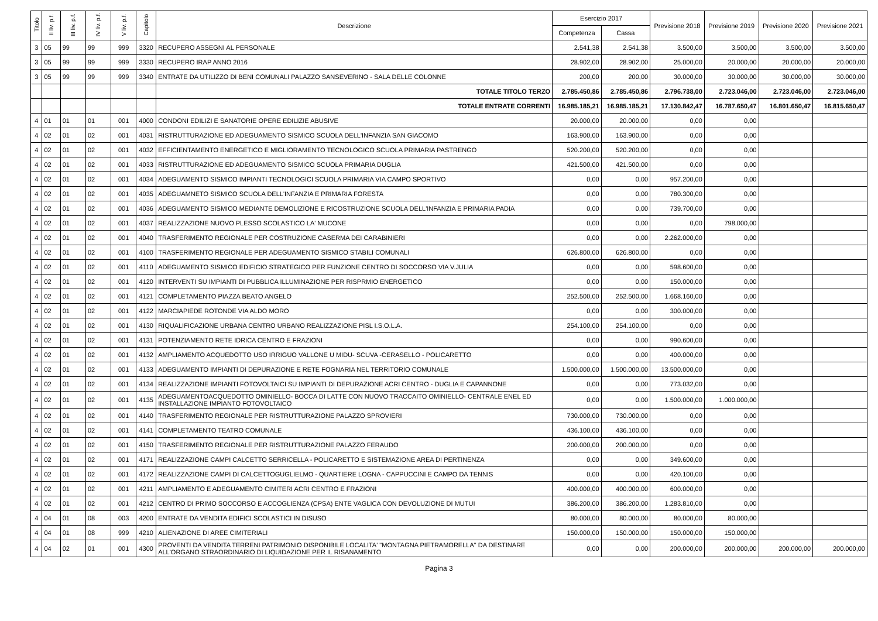| Titolo | II liv. p.f. | III liv. p.f. | IV liv. p.f. | V liv. p.f. | Capitolo | Descrizione | Esercizio 2017 | | Previsione 2018 | Previsione 2019 | Previsione 2020 | Previsione 2021 |
| --- | --- | --- | --- | --- | --- | --- | --- | --- | --- | --- | --- | --- |
| | | | | | | | Competenza | Cassa | | | | |
| 3 | 05 | 99 | 99 | 999 | 3320 | RECUPERO ASSEGNI AL PERSONALE | 2.541,38 | 2.541,38 | 3.500,00 | 3.500,00 | 3.500,00 | 3.500,00 |
| 3 | 05 | 99 | 99 | 999 | 3330 | RECUPERO IRAP ANNO 2016 | 28.902,00 | 28.902,00 | 25.000,00 | 20.000,00 | 20.000,00 | 20.000,00 |
| 3 | 05 | 99 | 99 | 999 | 3340 | ENTRATE DA UTILIZZO DI BENI COMUNALI PALAZZO SANSEVERINO - SALA DELLE COLONNE | 200,00 | 200,00 | 30.000,00 | 30.000,00 | 30.000,00 | 30.000,00 |
| | | | | | | TOTALE TITOLO TERZO | 2.785.450,86 | 2.785.450,86 | 2.796.738,00 | 2.723.046,00 | 2.723.046,00 | 2.723.046,00 |
| | | | | | | TOTALE ENTRATE CORRENTI | 16.985.185,21 | 16.985.185,21 | 17.130.842,47 | 16.787.650,47 | 16.801.650,47 | 16.815.650,47 |
| 4 | 01 | 01 | 01 | 001 | 4000 | CONDONI EDILIZI E SANATORIE OPERE EDILIZIE ABUSIVE | 20.000,00 | 20.000,00 | 0,00 | 0,00 | | |
| 4 | 02 | 01 | 02 | 001 | 4031 | RISTRUTTURAZIONE ED ADEGUAMENTO SISMICO SCUOLA DELL'INFANZIA SAN GIACOMO | 163.900,00 | 163.900,00 | 0,00 | 0,00 | | |
| 4 | 02 | 01 | 02 | 001 | 4032 | EFFICIENTAMENTO ENERGETICO E MIGLIORAMENTO TECNOLOGICO SCUOLA PRIMARIA PASTRENGO | 520.200,00 | 520.200,00 | 0,00 | 0,00 | | |
| 4 | 02 | 01 | 02 | 001 | 4033 | RISTRUTTURAZIONE ED ADEGUAMENTO SISMICO SCUOLA PRIMARIA DUGLIA | 421.500,00 | 421.500,00 | 0,00 | 0,00 | | |
| 4 | 02 | 01 | 02 | 001 | 4034 | ADEGUAMENTO SISMICO IMPIANTI TECNOLOGICI SCUOLA PRIMARIA VIA CAMPO SPORTIVO | 0,00 | 0,00 | 957.200,00 | 0,00 | | |
| 4 | 02 | 01 | 02 | 001 | 4035 | ADEGUAMNETO SISMICO SCUOLA DELL'INFANZIA E PRIMARIA FORESTA | 0,00 | 0,00 | 780.300,00 | 0,00 | | |
| 4 | 02 | 01 | 02 | 001 | 4036 | ADEGUAMENTO SISMICO MEDIANTE DEMOLIZIONE E RICOSTRUZIONE SCUOLA DELL'INFANZIA E PRIMARIA PADIA | 0,00 | 0,00 | 739.700,00 | 0,00 | | |
| 4 | 02 | 01 | 02 | 001 | 4037 | REALIZZAZIONE NUOVO PLESSO SCOLASTICO LA' MUCONE | 0,00 | 0,00 | 0,00 | 798.000,00 | | |
| 4 | 02 | 01 | 02 | 001 | 4040 | TRASFERIMENTO REGIONALE PER COSTRUZIONE CASERMA DEI CARABINIERI | 0,00 | 0,00 | 2.262.000,00 | 0,00 | | |
| 4 | 02 | 01 | 02 | 001 | 4100 | TRASFERIMENTO REGIONALE PER ADEGUAMENTO SISMICO STABILI COMUNALI | 626.800,00 | 626.800,00 | 0,00 | 0,00 | | |
| 4 | 02 | 01 | 02 | 001 | 4110 | ADEGUAMENTO SISMICO EDIFICIO STRATEGICO PER FUNZIONE CENTRO DI SOCCORSO VIA V.JULIA | 0,00 | 0,00 | 598.600,00 | 0,00 | | |
| 4 | 02 | 01 | 02 | 001 | 4120 | INTERVENTI SU IMPIANTI DI PUBBLICA ILLUMINAZIONE PER RISPRMIO ENERGETICO | 0,00 | 0,00 | 150.000,00 | 0,00 | | |
| 4 | 02 | 01 | 02 | 001 | 4121 | COMPLETAMENTO PIAZZA BEATO ANGELO | 252.500,00 | 252.500,00 | 1.668.160,00 | 0,00 | | |
| 4 | 02 | 01 | 02 | 001 | 4122 | MARCIAPIEDE ROTONDE VIA ALDO MORO | 0,00 | 0,00 | 300.000,00 | 0,00 | | |
| 4 | 02 | 01 | 02 | 001 | 4130 | RIQUALIFICAZIONE URBANA CENTRO URBANO REALIZZAZIONE PISL I.S.O.L.A. | 254.100,00 | 254.100,00 | 0,00 | 0,00 | | |
| 4 | 02 | 01 | 02 | 001 | 4131 | POTENZIAMENTO RETE IDRICA CENTRO E FRAZIONI | 0,00 | 0,00 | 990.600,00 | 0,00 | | |
| 4 | 02 | 01 | 02 | 001 | 4132 | AMPLIAMENTO ACQUEDOTTO USO IRRIGUO VALLONE U MIDU- SCUVA -CERASELLO - POLICARETTO | 0,00 | 0,00 | 400.000,00 | 0,00 | | |
| 4 | 02 | 01 | 02 | 001 | 4133 | ADEGUAMENTO IMPIANTI DI DEPURAZIONE E RETE FOGNARIA NEL TERRITORIO COMUNALE | 1.500.000,00 | 1.500.000,00 | 13.500.000,00 | 0,00 | | |
| 4 | 02 | 01 | 02 | 001 | 4134 | REALIZZAZIONE IMPIANTI FOTOVOLTAICI SU IMPIANTI DI DEPURAZIONE ACRI CENTRO - DUGLIA E CAPANNONE | 0,00 | 0,00 | 773.032,00 | 0,00 | | |
| 4 | 02 | 01 | 02 | 001 | 4135 | ADEGUAMENTOACQUEDOTTO OMINIELLO- BOCCA DI LATTE CON NUOVO TRACCAITO OMINIELLO- CENTRALE ENEL ED INSTALLAZIONE IMPIANTO FOTOVOLTAICO | 0,00 | 0,00 | 1.500.000,00 | 1.000.000,00 | | |
| 4 | 02 | 01 | 02 | 001 | 4140 | TRASFERIMENTO REGIONALE PER RISTRUTTURAZIONE PALAZZO SPROVIERI | 730.000,00 | 730.000,00 | 0,00 | 0,00 | | |
| 4 | 02 | 01 | 02 | 001 | 4141 | COMPLETAMENTO TEATRO COMUNALE | 436.100,00 | 436.100,00 | 0,00 | 0,00 | | |
| 4 | 02 | 01 | 02 | 001 | 4150 | TRASFERIMENTO REGIONALE PER RISTRUTTURAZIONE PALAZZO FERAUDO | 200.000,00 | 200.000,00 | 0,00 | 0,00 | | |
| 4 | 02 | 01 | 02 | 001 | 4171 | REALIZZAZIONE CAMPI CALCETTO SERRICELLA - POLICARETTO E SISTEMAZIONE AREA DI PERTINENZA | 0,00 | 0,00 | 349.600,00 | 0,00 | | |
| 4 | 02 | 01 | 02 | 001 | 4172 | REALIZZAZIONE CAMPI DI CALCETTOGUGLIELMO - QUARTIERE LOGNA - CAPPUCCINI E CAMPO DA TENNIS | 0,00 | 0,00 | 420.100,00 | 0,00 | | |
| 4 | 02 | 01 | 02 | 001 | 4211 | AMPLIAMENTO E ADEGUAMENTO CIMITERI ACRI CENTRO E FRAZIONI | 400.000,00 | 400.000,00 | 600.000,00 | 0,00 | | |
| 4 | 02 | 01 | 02 | 001 | 4212 | CENTRO DI PRIMO SOCCORSO E ACCOGLIENZA (CPSA) ENTE VAGLICA CON DEVOLUZIONE DI MUTUI | 386.200,00 | 386.200,00 | 1.283.810,00 | 0,00 | | |
| 4 | 04 | 01 | 08 | 003 | 4200 | ENTRATE DA VENDITA EDIFICI SCOLASTICI IN DISUSO | 80.000,00 | 80.000,00 | 80.000,00 | 80.000,00 | | |
| 4 | 04 | 01 | 08 | 999 | 4210 | ALIENAZIONE DI AREE CIMITERIALI | 150.000,00 | 150.000,00 | 150.000,00 | 150.000,00 | | |
| 4 | 04 | 02 | 01 | 001 | 4300 | PROVENTI DA VENDITA TERRENI PATRIMONIO DISPONIBILE LOCALITA' "MONTAGNA PIETRAMORELLA" DA DESTINARE ALL'ORGANO STRAORDINARIO DI LIQUIDAZIONE PER IL RISANAMENTO | 0,00 | 0,00 | 200.000,00 | 200.000,00 | 200.000,00 | 200.000,00 |
Pagina 3